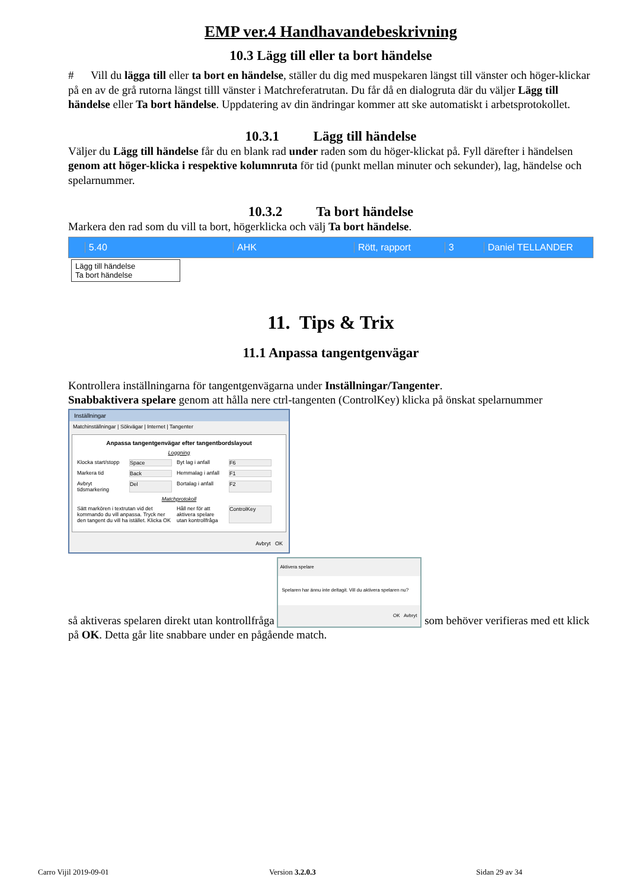EMP ver.4 Handhavandebeskrivning
10.3 Lägg till eller ta bort händelse
# Vill du lägga till eller ta bort en händelse, ställer du dig med muspekaren längst till vänster och höger-klickar på en av de grå rutorna längst tilll vänster i Matchreferatrutan. Du får då en dialogruta där du väljer Lägg till händelse eller Ta bort händelse. Uppdatering av din ändringar kommer att ske automatiskt i arbetsprotokollet.
10.3.1 Lägg till händelse
Väljer du Lägg till händelse får du en blank rad under raden som du höger-klickat på. Fyll därefter i händelsen genom att höger-klicka i respektive kolumnruta för tid (punkt mellan minuter och sekunder), lag, händelse och spelarnummer.
10.3.2 Ta bort händelse
Markera den rad som du vill ta bort, högerklicka och välj Ta bort händelse.
5.40 AHK Rött, rapport 3 Daniel TELLANDER
Lägg till händelse
Ta bort händelse
11. Tips & Trix
11.1 Anpassa tangentgenvägar
Kontrollera inställningarna för tangentgenvägarna under Inställningar/Tangenter.
Snabbaktivera spelare genom att hålla nere ctrl-tangenten (ControlKey) klicka på önskat spelarnummer
Inställningar
Matchinställningar | Sökvägar | Internet | Tangenter
Anpassa tangentgenvägar efter tangentbordslayout
Loggning
Klocka start/stopp Space Byt lag i anfall F6
Markera tid Back Hemmalag i anfall F1
Avbryt tidsmarkering Del Bortalag i anfall F2
Matchprotokoll
Sätt markören i textrutan vid det kommando du vill anpassa. Tryck ner den tangent du vill ha istället. Klicka OK Håll ner för att aktivera spelare utan kontrollfråga ControlKey
Avbryt OK
så aktiveras spelaren direkt utan kontrollfråga Aktivera spelare Spelaren har ännu inte deltagit. Vill du aktivera spelaren nu? OK Avbryt som behöver verifieras med ett klick på OK. Detta går lite snabbare under en pågående match.
Carro Vijil 2019-09-01 Version 3.2.0.3 Sidan 29 av 34